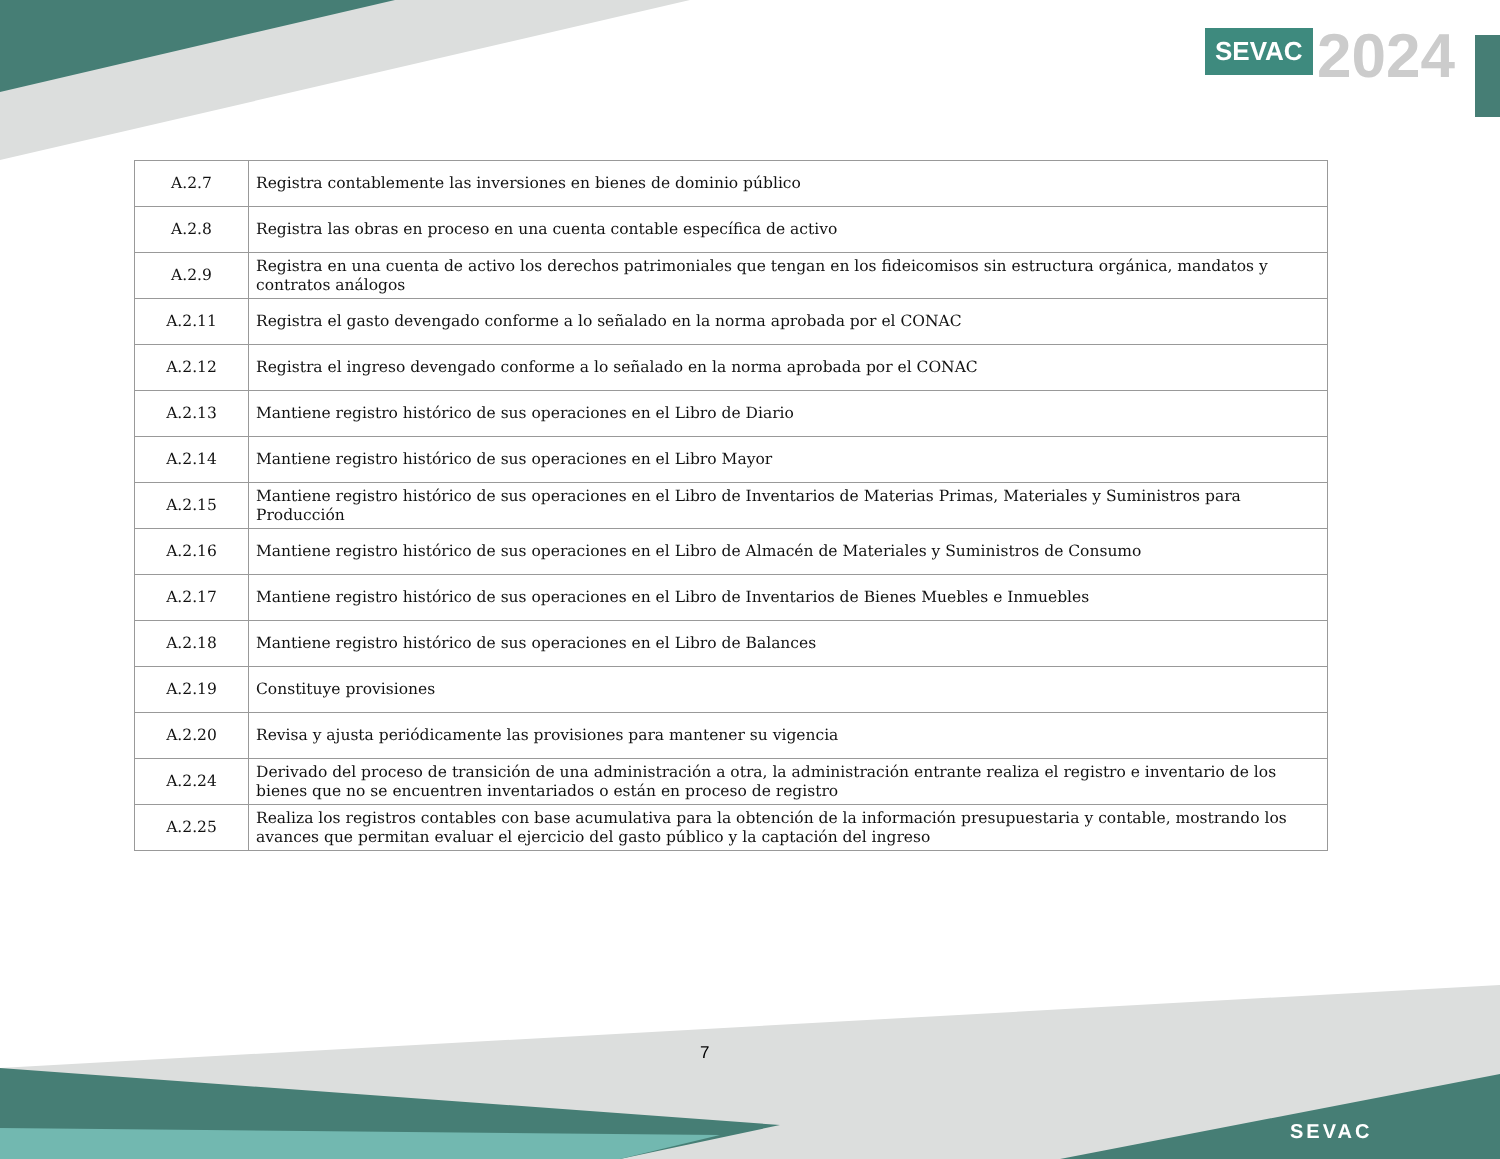SEVAC 2024
| A.2.7 | Registra contablemente las inversiones en bienes de dominio público |
| A.2.8 | Registra las obras en proceso en una cuenta contable específica de activo |
| A.2.9 | Registra en una cuenta de activo los derechos patrimoniales que tengan en los fideicomisos sin estructura orgánica, mandatos y contratos análogos |
| A.2.11 | Registra el gasto devengado conforme a lo señalado en la norma aprobada por el CONAC |
| A.2.12 | Registra el ingreso devengado conforme a lo señalado en la norma aprobada por el CONAC |
| A.2.13 | Mantiene registro histórico de sus operaciones en el Libro de Diario |
| A.2.14 | Mantiene registro histórico de sus operaciones en el Libro Mayor |
| A.2.15 | Mantiene registro histórico de sus operaciones en el Libro de Inventarios de Materias Primas, Materiales y Suministros para Producción |
| A.2.16 | Mantiene registro histórico de sus operaciones en el Libro de Almacén de Materiales y Suministros de Consumo |
| A.2.17 | Mantiene registro histórico de sus operaciones en el Libro de Inventarios de Bienes Muebles e Inmuebles |
| A.2.18 | Mantiene registro histórico de sus operaciones en el Libro de Balances |
| A.2.19 | Constituye provisiones |
| A.2.20 | Revisa y ajusta periódicamente las provisiones para mantener su vigencia |
| A.2.24 | Derivado del proceso de transición de una administración a otra, la administración entrante realiza el registro e inventario de los bienes que no se encuentren inventariados o están en proceso de registro |
| A.2.25 | Realiza los registros contables con base acumulativa para la obtención de la información presupuestaria y contable, mostrando los avances que permitan evaluar el ejercicio del gasto público y la captación del ingreso |
7
SEVAC